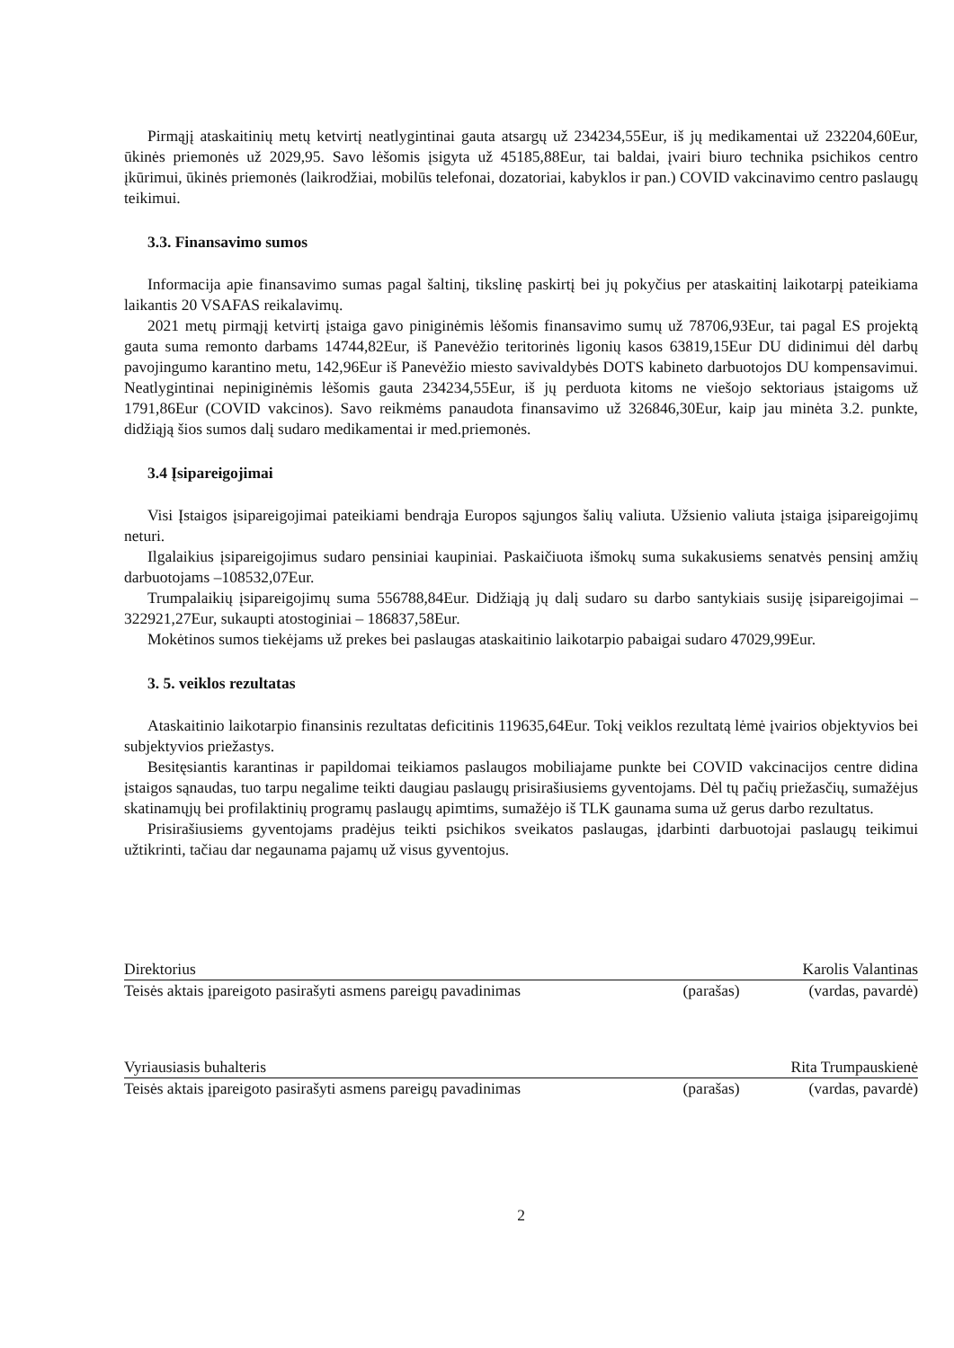Pirmąjį ataskaitinių metų ketvirtį neatlygintinai gauta atsargų už 234234,55Eur, iš jų medikamentai už 232204,60Eur, ūkinės priemonės už 2029,95. Savo lėšomis įsigyta už 45185,88Eur, tai baldai, įvairi biuro technika psichikos centro įkūrimui, ūkinės priemonės (laikrodžiai, mobilūs telefonai, dozatoriai, kabyklos ir pan.) COVID vakcinavimo centro paslaugų teikimui.
3.3. Finansavimo sumos
Informacija apie finansavimo sumas pagal šaltinį, tikslinę paskirtį bei jų pokyčius per ataskaitinį laikotarpį pateikiama laikantis 20 VSAFAS reikalavimų.
2021 metų pirmąjį ketvirtį įstaiga gavo piniginėmis lėšomis finansavimo sumų už 78706,93Eur, tai pagal ES projektą gauta suma remonto darbams 14744,82Eur, iš Panevėžio teritorinės ligonių kasos 63819,15Eur DU didinimui dėl darbų pavojingumo karantino metu, 142,96Eur iš Panevėžio miesto savivaldybės DOTS kabineto darbuotojos DU kompensavimui. Neatlygintinai nepiniginėmis lėšomis gauta 234234,55Eur, iš jų perduota kitoms ne viešojo sektoriaus įstaigoms už 1791,86Eur (COVID vakcinos). Savo reikmėms panaudota finansavimo už 326846,30Eur, kaip jau minėta 3.2. punkte, didžiąją šios sumos dalį sudaro medikamentai ir med.priemonės.
3.4 Įsipareigojimai
Visi Įstaigos įsipareigojimai pateikiami bendrąja Europos sąjungos šalių valiuta. Užsienio valiuta įstaiga įsipareigojimų neturi.
Ilgalaikius įsipareigojimus sudaro pensiniai kaupiniai. Paskaičiuota išmokų suma sukakusiems senatvės pensinį amžių darbuotojams –108532,07Eur.
Trumpalaikių įsipareigojimų suma 556788,84Eur. Didžiąją jų dalį sudaro su darbo santykiais susiję įsipareigojimai – 322921,27Eur, sukaupti atostoginiai – 186837,58Eur.
Mokėtinos sumos tiekėjams už prekes bei paslaugas ataskaitinio laikotarpio pabaigai sudaro 47029,99Eur.
3. 5. veiklos rezultatas
Ataskaitinio laikotarpio finansinis rezultatas deficitinis 119635,64Eur. Tokį veiklos rezultatą lėmė įvairios objektyvios bei subjektyvios priežastys.
Besitęsiantis karantinas ir papildomai teikiamos paslaugos mobiliajame punkte bei COVID vakcinacijos centre didina įstaigos sąnaudas, tuo tarpu negalime teikti daugiau paslaugų prisirašiusiems gyventojams. Dėl tų pačių priežasčių, sumažėjus skatinamųjų bei profilaktinių programų paslaugų apimtims, sumažėjo iš TLK gaunama suma už gerus darbo rezultatus.
Prisirašiusiems gyventojams pradėjus teikti psichikos sveikatos paslaugas, įdarbinti darbuotojai paslaugų teikimui užtikrinti, tačiau dar negaunama pajamų už visus gyventojus.
Direktorius Karolis Valantinas
Teisės aktais įpareigoto pasirašyti asmens pareigų pavadinimas (parašas) (vardas, pavardė)
Vyriausiasis buhalteris Rita Trumpauskienė
Teisės aktais įpareigoto pasirašyti asmens pareigų pavadinimas (parašas) (vardas, pavardė)
2